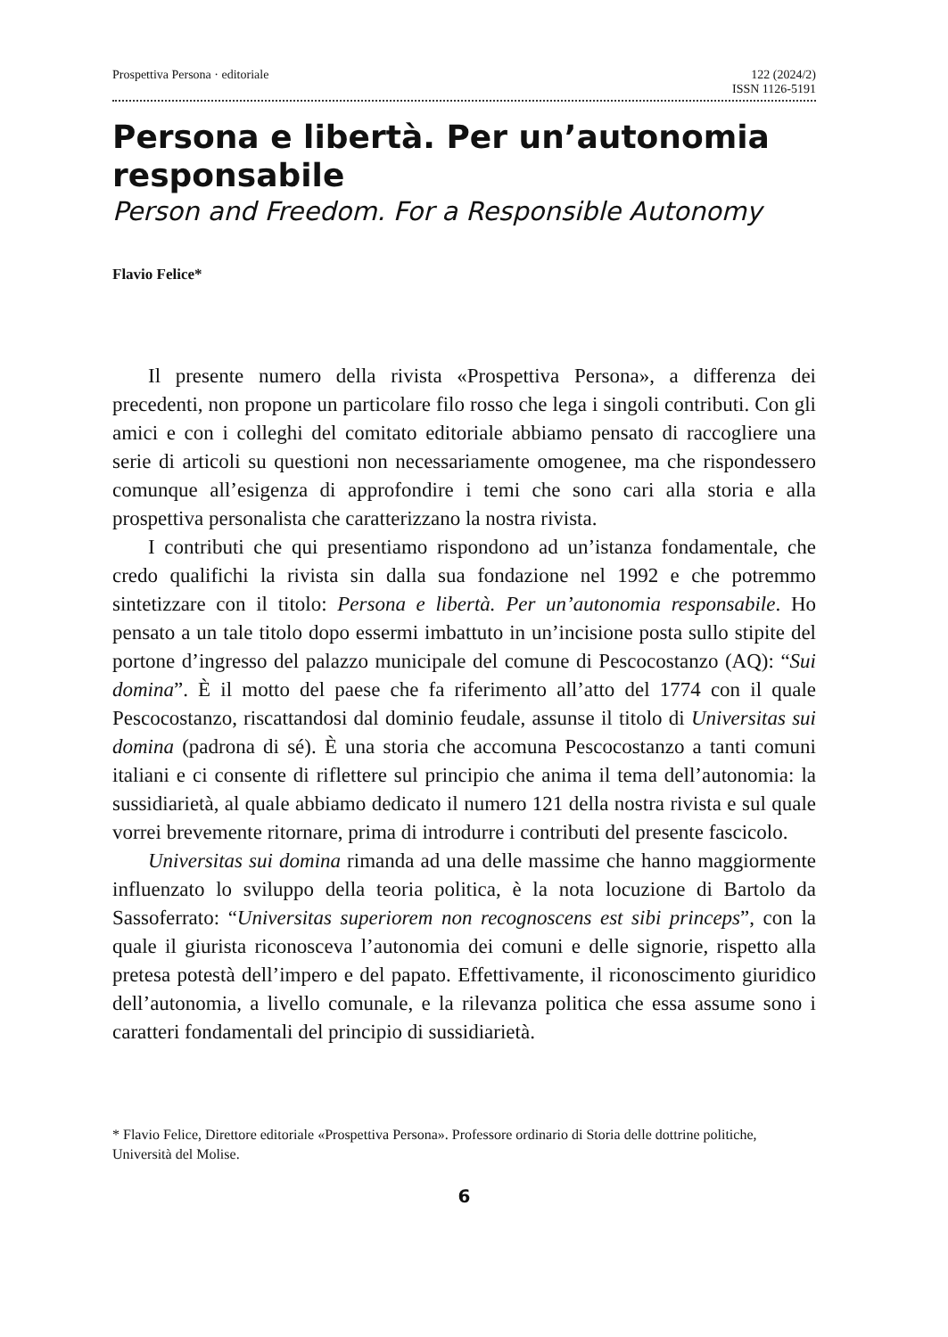Prospettiva Persona · editoriale 122 (2024/2)
ISSN 1126-5191
Persona e libertà. Per un’autonomia responsabile
Person and Freedom. For a Responsible Autonomy
Flavio Felice*
Il presente numero della rivista «Prospettiva Persona», a differenza dei precedenti, non propone un particolare filo rosso che lega i singoli contributi. Con gli amici e con i colleghi del comitato editoriale abbiamo pensato di raccogliere una serie di articoli su questioni non necessariamente omogenee, ma che rispondessero comunque all’esigenza di approfondire i temi che sono cari alla storia e alla prospettiva personalista che caratterizzano la nostra rivista.
I contributi che qui presentiamo rispondono ad un’istanza fondamentale, che credo qualifichi la rivista sin dalla sua fondazione nel 1992 e che potremmo sintetizzare con il titolo: Persona e libertà. Per un’autonomia responsabile. Ho pensato a un tale titolo dopo essermi imbattuto in un’incisione posta sullo stipite del portone d’ingresso del palazzo municipale del comune di Pescocostanzo (AQ): “Sui domina”. È il motto del paese che fa riferimento all’atto del 1774 con il quale Pescocostanzo, riscattandosi dal dominio feudale, assunse il titolo di Universitas sui domina (padrona di sé). È una storia che accomuna Pescocostanzo a tanti comuni italiani e ci consente di riflettere sul principio che anima il tema dell’autonomia: la sussidiarietà, al quale abbiamo dedicato il numero 121 della nostra rivista e sul quale vorrei brevemente ritornare, prima di introdurre i contributi del presente fascicolo.
Universitas sui domina rimanda ad una delle massime che hanno maggiormente influenzato lo sviluppo della teoria politica, è la nota locuzione di Bartolo da Sassoferrato: “Universitas superiorem non recognoscens est sibi princeps”, con la quale il giurista riconosceva l’autonomia dei comuni e delle signorie, rispetto alla pretesa potestà dell’impero e del papato. Effettivamente, il riconoscimento giuridico dell’autonomia, a livello comunale, e la rilevanza politica che essa assume sono i caratteri fondamentali del principio di sussidiarietà.
* Flavio Felice, Direttore editoriale «Prospettiva Persona». Professore ordinario di Storia delle dottrine politiche, Università del Molise.
6